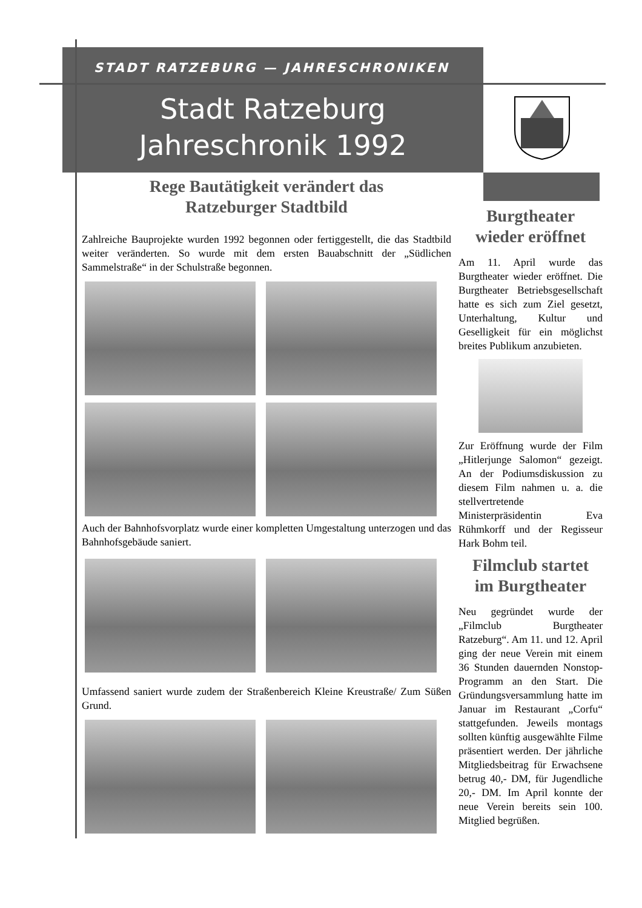STADT RATZEBURG — JAHRESCHRONIKEN
Stadt Ratzeburg
Jahreschronik 1992
Rege Bautätigkeit verändert das
Ratzeburger Stadtbild
Zahlreiche Bauprojekte wurden 1992 begonnen oder fertiggestellt, die das Stadtbild weiter veränderten. So wurde mit dem ersten Bauabschnitt der „Südlichen Sammelstraße“ in der Schulstraße begonnen.
Auch der Bahnhofsvorplatz wurde einer kompletten Umgestaltung unterzogen und das Bahnhofsgebäude saniert.
Umfassend saniert wurde zudem der Straßenbereich Kleine Kreustraße/ Zum Süßen Grund.
Burgtheater
wieder eröffnet
Am 11. April wurde das Burgtheater wieder eröffnet. Die Burgtheater Betriebsgesellschaft hatte es sich zum Ziel gesetzt, Unterhaltung, Kultur und Geselligkeit für ein möglichst breites Publikum anzubieten.
Zur Eröffnung wurde der Film „Hitlerjunge Salomon“ gezeigt. An der Podiumsdiskussion zu diesem Film nahmen u. a. die stellvertretende Ministerpräsidentin Eva Rühmkorff und der Regisseur Hark Bohm teil.
Filmclub startet
im Burgtheater
Neu gegründet wurde der „Filmclub Burgtheater Ratzeburg“. Am 11. und 12. April ging der neue Verein mit einem 36 Stunden dauernden Nonstop-Programm an den Start. Die Gründungsversammlung hatte im Januar im Restaurant „Corfu“ stattgefunden. Jeweils montags sollten künftig ausgewählte Filme präsentiert werden. Der jährliche Mitgliedsbeitrag für Erwachsene betrug 40,- DM, für Jugendliche 20,- DM. Im April konnte der neue Verein bereits sein 100. Mitglied begrüßen.